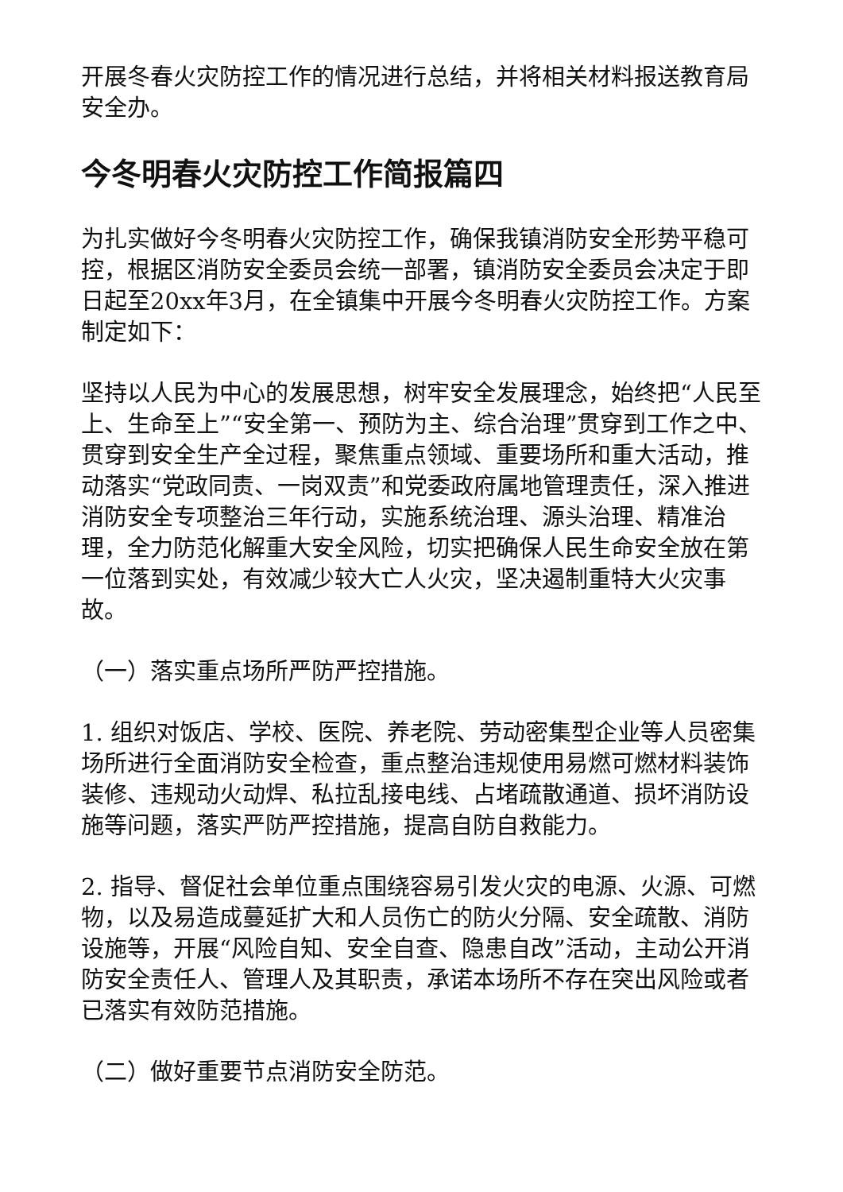开展冬春火灾防控工作的情况进行总结，并将相关材料报送教育局安全办。
今冬明春火灾防控工作简报篇四
为扎实做好今冬明春火灾防控工作，确保我镇消防安全形势平稳可控，根据区消防安全委员会统一部署，镇消防安全委员会决定于即日起至20xx年3月，在全镇集中开展今冬明春火灾防控工作。方案制定如下：
坚持以人民为中心的发展思想，树牢安全发展理念，始终把“人民至上、生命至上”“安全第一、预防为主、综合治理”贯穿到工作之中、贯穿到安全生产全过程，聚焦重点领域、重要场所和重大活动，推动落实“党政同责、一岗双责”和党委政府属地管理责任，深入推进消防安全专项整治三年行动，实施系统治理、源头治理、精准治理，全力防范化解重大安全风险，切实把确保人民生命安全放在第一位落到实处，有效减少较大亡人火灾，坚决遏制重特大火灾事故。
（一）落实重点场所严防严控措施。
1. 组织对饭店、学校、医院、养老院、劳动密集型企业等人员密集场所进行全面消防安全检查，重点整治违规使用易燃可燃材料装饰装修、违规动火动焊、私拉乱接电线、占堵疏散通道、损坏消防设施等问题，落实严防严控措施，提高自防自救能力。
2. 指导、督促社会单位重点围绕容易引发火灾的电源、火源、可燃物，以及易造成蔓延扩大和人员伤亡的防火分隔、安全疏散、消防设施等，开展“风险自知、安全自查、隐患自改”活动，主动公开消防安全责任人、管理人及其职责，承诺本场所不存在突出风险或者已落实有效防范措施。
（二）做好重要节点消防安全防范。